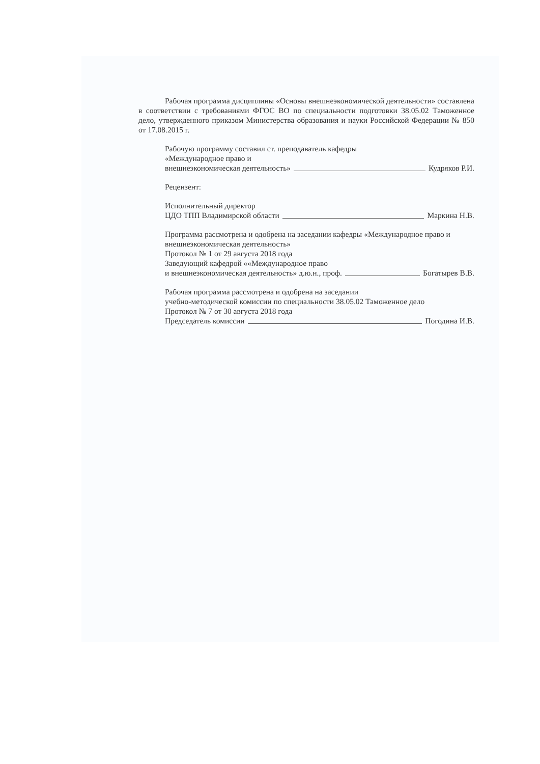Рабочая программа дисциплины «Основы внешнеэкономической деятельности» составлена в соответствии с требованиями ФГОС ВО по специальности подготовки 38.05.02 Таможенное дело, утвержденного приказом Министерства образования и науки Российской Федерации № 850 от 17.08.2015 г.
Рабочую программу составил ст. преподаватель кафедры
«Международное право и
внешнеэкономическая деятельность» Кудряков Р.И.
Рецензент:
Исполнительный директор
ЦДО ТПП Владимирской области Маркина Н.В.
Программа рассмотрена и одобрена на заседании кафедры «Международное право и внешнеэкономическая деятельность»
Протокол № 1 от 29 августа 2018 года
Заведующий кафедрой ««Международное право
и внешнеэкономическая деятельность» д.ю.н., проф. Богатырев В.В.
Рабочая программа рассмотрена и одобрена на заседании
учебно-методической комиссии по специальности 38.05.02 Таможенное дело
Протокол № 7 от 30 августа 2018 года
Председатель комиссии Погодина И.В.